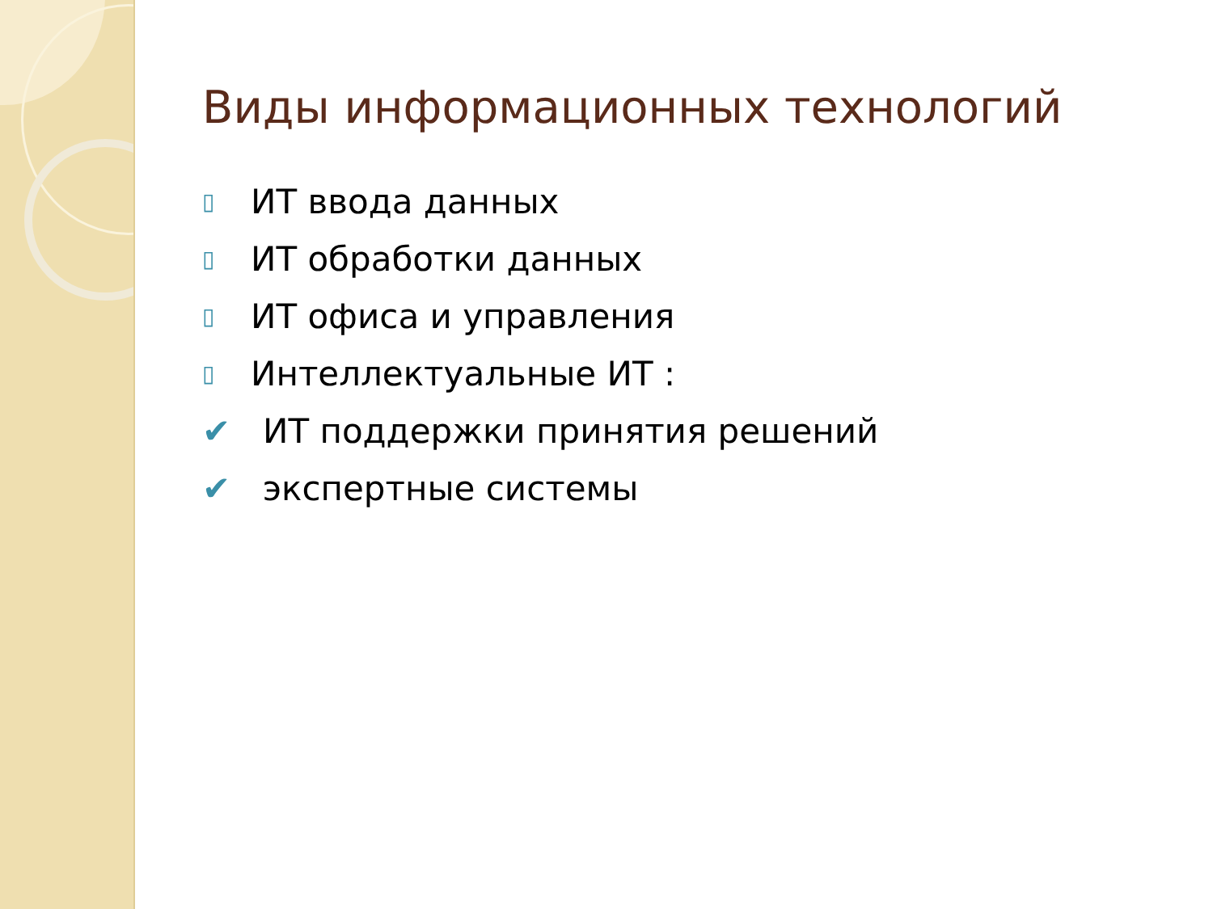Виды информационных технологий
▯ ИТ ввода данных
▯ ИТ обработки данных
▯ ИТ офиса и управления
▯ Интеллектуальные ИТ :
✔ ИТ поддержки принятия решений
✔ экспертные системы